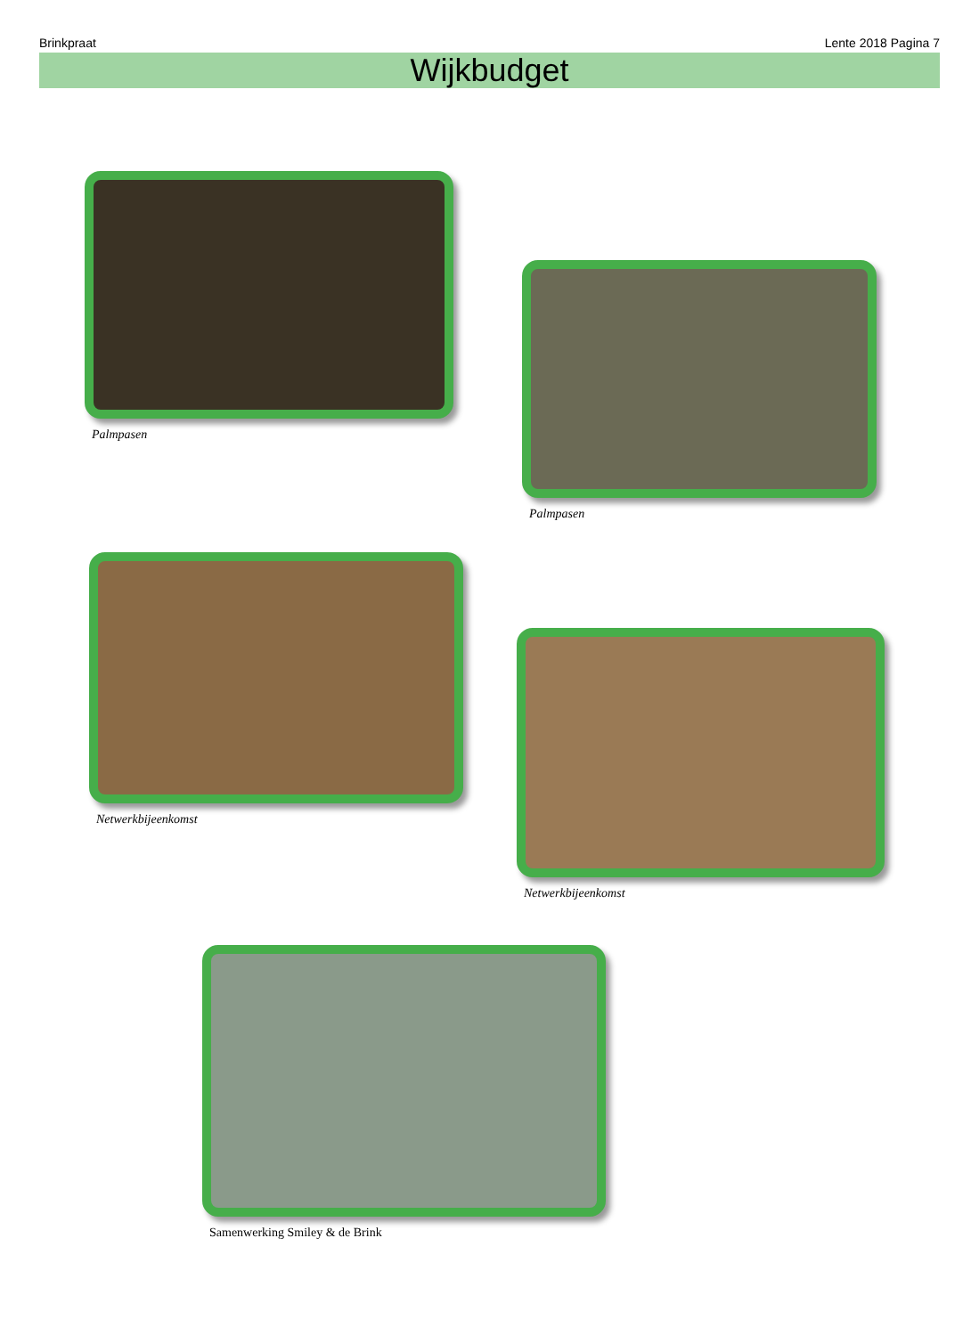Brinkpraat Lente 2018 Pagina 7
Wijkbudget
Palmpasen
Palmpasen
Netwerkbijeenkomst
Netwerkbijeenkomst
Samenwerking Smiley & de Brink